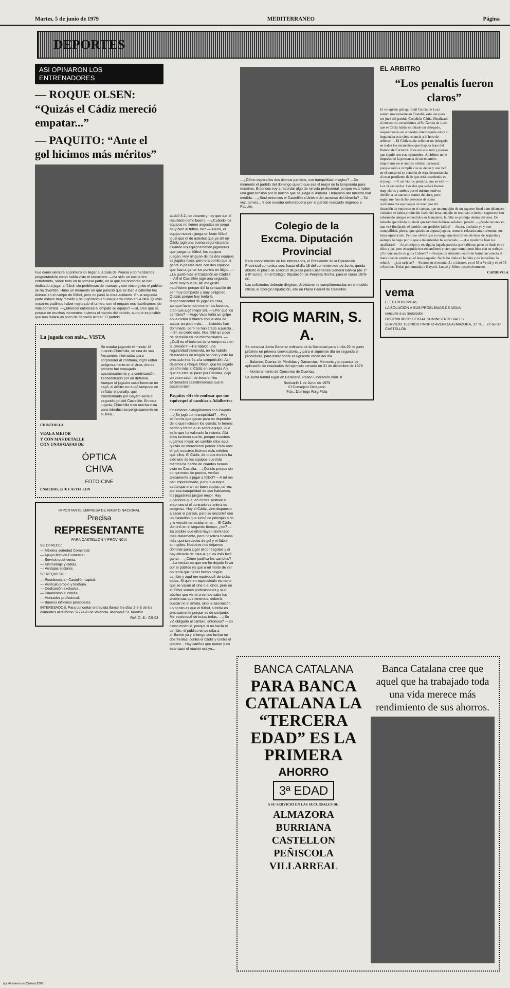Martes, 5 de junio de 1979 MEDITERRANEO Página
DEPORTES
ASI OPINARON LOS ENTRENADORES
— ROQUE OLSEN: “Quizás el Cádiz mereció empatar...”
— PAQUITO: “Ante el gol hicimos más méritos”
Fue como siempre el primero en llegar a la Sala de Prensa y comenzamos preguntándole como había visto el encuentro: —Ha sido un encuentro entretenido, sobre todo en la primera parte, en la que los hombres se han dedicado a jugar a fútbol, sin problemas de marcaje y con cinco goles el público se ha divertido. Hubo un momento en que pareció que se iban a calentar los ánimos en el campo de fútbol, pero no pasó la cosa adelante. En la segunda parte estuvo muy movido y se jugó tanto en una puerta como en la otra. Quizás nosotros pudimos haber mejorado el tanteo, con el empate nos hubiéramos ido más contentos. —¿Mereció entonces el empate su equipo? —Sí, creo que sí, porque en muchos momentos tuvimos el mando del partido, aunque es posible que nos faltara un poco de decisión al tirar. El partido
La jugada con más... VISTA
Se estaba jugando el minuto 18 cuando Chinchilla, en una de sus frecuentes internadas para sorprender al contrario, logró entrar peligrosamente en el área, donde primero fue empujado aparatosamente y, a continuación, zancadilleado por un defensa. Aunque el jugador castellonense no cayó, el árbitro no dudó tampoco en señalar el penalty, que transformado por Bayarri sería el segundo gol del Castellón. En esta jugada, Chinchilla tuvo mucha vista para introducirse peligrosamente en el área...
CHINCHILLA
VEALA MEJOR
Y CON MAS DETALLE
CON UNAS GAFAS DE
ÓPTICA
CHIVA
FOTO-CINE
ENMEDIO, 25 ★ CASTELLON
IMPORTANTE EMPRESA DE AMBITO NACIONAL
Precisa
REPRESENTANTE
PARA CASTELLON Y PROVINCIA
SE OFRECE:
— Máxima seriedad Comercial.
— Apoyo técnico Comercial.
— Servicio post-venta.
— Kilometraje y dietas.
— Ventajas sociales.
SE REQUIERE:
— Residencia en Castellón capital.
— Vehículo propio y teléfono.
— Dedicación exclusiva.
— Dinamismo e interés.
— Honradez profesional.
— Buenos informes personales.
INTERESADOS: Para concertar entrevista llamar los días 2-3-5 de los corrientes al teléfono 3777478 de Valencia. Atenderá Sr. Montón.
Ref. O. E.- CS-03
acabó 3-2, no obtante y hay que dar el resultado como bueno. —¿Cuándo los equipos no tienen angustias se juega muy bien al fútbol, no? —Bueno, el equipo nuestro juega un buen fútbol igual que el de ustedes que ya allí en Cádiz jugó una buena segunda parte. Cuando los equipos tienen jugadores que juegan al fútbol, los equipos juegan. Hoy ninguno de los dos equipos se jugaba nada, pero era bonito que la gente lo pasara bien con dos equipos que iban a ganar los puntos en litigio. —¿Le gustó más el Castellón en Cádiz? —Allí el Castellón jugó una segunda parte muy buena; allí me gustó muchísimo porque dió la sensación de ser muy compacto y muy peligroso. Quizás porque hoy tenía la responsabilidad de jugar en casa, aunque ha tenido momentos buenos, creo que jugó mejor allí. —¿Por qué los cambios? —Hugo Vaca tenía un golpe en la rodilla y Blanco con la idea de atacar un poco más... —Ustedes han dominado, pero no han tirado a puerta... —Sí, es cierto esto. Nos faltó un poco de decisión en los metros finales. —¿Cuál es el balance de la temporada en la división? —Ha habido una regularidad tremenda, no ha habido destacados en ningún sentido y esto ha prestado interés a la competición. Así dejamos a Roque Olsen, que ha dejado un año más al Cádiz en segunda A y que en este su paso por Castalia, dejó un buen sabor de boca en los aficionados castellonenses que lo pasaron bien.
Paquito: «He de confesar que me equivoqué al cambiar a Adalberto»
Finalmente dialogábamos con Paquito. —¿Se jugó con tranquilidad? —Hoy teníamos que ganar para no depender de lo que hiciesen los demás; lo hemos hecho y frente a un señor equipo, que es lo que ha valorado la victoria. Allá ellos tuvieron suerte, porque nosotros jugamos mejor; en cambio ellos aquí, quizás no merecieron perder. Pero ante el gol, nosotros hicimos más méritos que ellos. El Cádiz, de todos modos ha sido uno de los equipos que más méritos ha hecho de cuantos hemos visto en Castalia. —¿Quizás porque sin compromiso de puntos, venían únicamente a jugar a fútbol? —A mí me han impresionado, porque aunque sabía que eran un buen equipo, tal vez por esa tranquilidad de que hablamos, los jugadores juegan mejor. Hay jugadores que, en contra sestean y entonces si el contrario se anima es peligroso. Hoy el Cádiz, vino dispuesto a sacar el partido, pero se encontró con un Castellón que luchó de principio a fin y le venció merecidamente. —El Cádiz dominó en el segundo tiempo, ¿no? —Es posible que ellos hayan dominado más claramente, pero nosotros tuvimos más oportunidades de gol y el fútbol son goles. Nosotros nos dejamos dominar para jugar al contragolpe y si hay eficacia de cara al gol es más fácil ganar. —¿Cómo justifica los cambios? —La verdad es que me he dejado llevar por el público ya que a mí modo de ver no tenía que haber hecho ningún cambio y aquí me equivoqué de todas todas. Si quieren espectáculo es mejor que se vayan al cine o al circo, pero en el fútbol somos profesionales y si el público que viene a vernos sabe los problemas que tenemos, debería buscar no el artista, sino la asociación. Lo bonito es que el fútbol, si brilla es precisamente porque es de conjunto. Me equivoqué de todas todas. —¿Se vió obligado al cambio, entonces? —En cierto modo sí, porque si no hacía el cambio, el público empezaba a chillarme ya y si tengo que luchar en dos frentes, contra el Cádiz y contra el público... Hay cariños que matan y en este caso el muerto era yo...
—¿Cómo espera los dos últimos partidos, con tranquilidad imagino? —De momento el partido del domingo quiero que sea el mejor de la temporada para nosotros. Entonces voy a recordar algo de mi vida profesional, porque va a haber una gran tensión por lo mucho que se juega el Almería. Debemos dar nuestra real medida. —¿Será entonces el Castellón el árbitro del ascenso del Almería? —Tal vez, tal vez... Y con nuestra enhorabuena por el partido realizado dejamos a Paquito.
Colegio de la
Excma. Diputación Provincial
Para conocimiento de los interesados, el Presidente de la Diputación Provincial comunica que, hasta el día 15 del corriente mes de Junio, queda abierto el plazo de solicitud de plaza para Enseñanza General Básica (de 1º a 8º curso), en el Colegio Diputación de Penyeta Rocha, para el curso 1979-80.
Las solicitudes deberán dirigirse, debidamente cumplimentadas en el modelo oficial, al Colegio Diputación, sito en Plaza Fadrell de Castellón.
ROIG MARIN, S. A.
Se convoca Junta General ordinaria de la Sociedad para el día 29 de junio próximo en primera convocatoria, y para el siguiente día en segunda si procediere, para tratar sobre el siguiente orden del día.
— Balance, Cuenta de Pérdidas y Ganancias, Memoria y propuesta de aplicación de resultados del ejercicio cerrado en 31 de diciembre de 1978.
— Nombramiento de Censores de Cuentas.
La Junta tendrá lugar en Benicarló, Paseo Liberación núm. 8.
Benicarló 1 de Junio de 1979
El Consejero Delegado
Fdo.: Domingo Roig Fibla
EL ARBITRO
“Los penaltis fueron claros”
El colegiado gallego Raúl García de Loza estuvo nuevamente en Castalia, esta vez para ser juez del partido Castellón-Cádiz. Finalizado el encuentro, recordamos al Sr. García de Loza que el Cádiz había solicitado un delegado, respondiendo así a nuestro interrogante sobre si inquietaba esta circunstancia a la hora de arbitrar: —El Cádiz suele solicitar un delegado en todos los encuentros que disputa lejos del Ramón de Carranza. Este era uno más y pienso que siguió con esta costumbre. Al árbitro no le impresionó la presencia de un miembro importante en el ámbito arbitral nacional, porque salió a cumplir con su deber y una vez en el campo ni se acuerda de esta circunstancia, al estar pendiente de lo que está ocurriendo en el juego. —Y así vio los penaltis, ¿no es así? —Los vi casi todos. Los dos que señalé fueron muy claros y ambos por el mismo motivo: derribo a un atacante dentro del área, pero según me han dicho personas de suma confianza me equivoqué al creer, por mi situación de entonces en el campo, que un empujón de un zaguero local a un delantero visitante se había producido fuera del área, cuando en realidad, e insisto según me han informado amigos entendidos en la materia, la falta se produjo dentro del área. De haberlo apercibido no dudé que también hubiese señalado penalti. —¿Suele reconocer, una vez finalizado el partido, sus posibles fallos? —Ahora, duchado ya y con tranquilidad, pienso que quizás en alguna jugada, como la relatada anteriormente, me haya equivocado. Pero no olvide que yo tengo que decidir en décimas de segundo y siempre lo hago por lo que a mí entender he apreciado. —¿Le ayudaron bien los auxiliares? —Al principio y en alguna jugada parecía que había un poco de duda entre ellos y yo, pero enseguida nos entendimos y creo que cumplieron bien con su trabajo. —¿Por qué anuló un gol a Cabrera? —Porque un delantero entró de forma incorrecta al meta cuando estaba en el área pequeña. No hubo duda en la falta y de inmediato la señalé. —¿Las tarjetas? —Fueron en el minuto 31 a Linares, en el 58 a Verdú y en el 73 a Escobar. Todas por entradas a Bayarri, Luque y Ribes, respectivamente.
CAPDEVILA
vema
ELECTROBOMBAS
LA SOLUCION A SUS PROBLEMAS DE AGUA
consulte a su instalador
DISTRIBUIDOR OFICIAL SUMINISTROS VALLS
SERVICIO TECNICO PROPIO AVENIDA ALMAZORA, 37 TEL. 22 66 00 CASTELLON
BANCA CATALANA
PARA BANCA CATALANA LA “TERCERA EDAD” ES LA PRIMERA
AHORRO
3ª EDAD
A SU SERVICIO EN LAS SUCURSALES DE:
ALMAZORA
BURRIANA
CASTELLON
PEÑISCOLA
VILLARREAL
Banca Catalana cree que aquel que ha trabajado toda una vida merece más rendimiento de sus ahorros.
(c) Ministerio de Cultura 2007